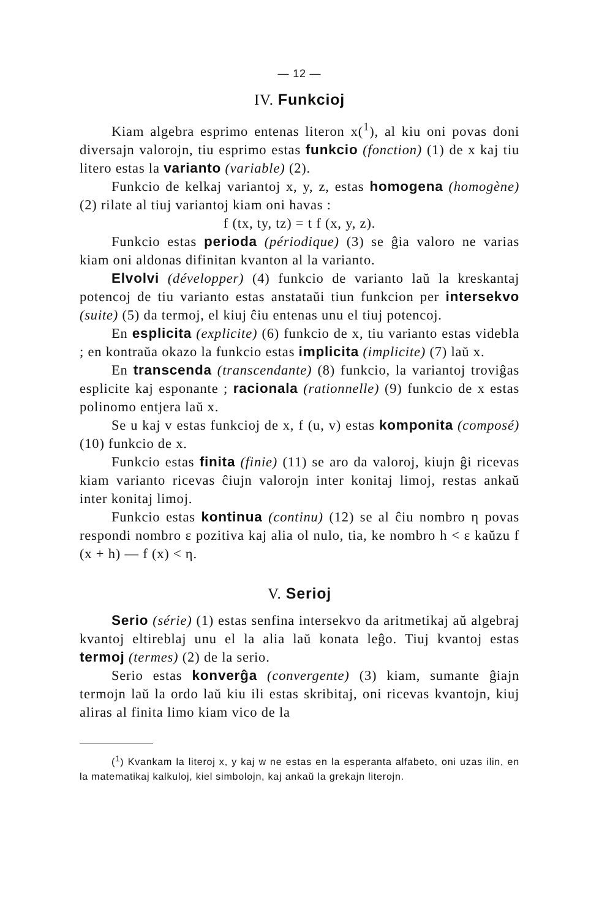— 12 —
IV. Funkcioj
Kiam algebra esprimo entenas literon x(<sup>1</sup>), al kiu oni povas doni diversajn valorojn, tiu esprimo estas funkcio (fonction) (1) de x kaj tiu litero estas la varianto (variable) (2).
Funkcio de kelkaj variantoj x, y, z, estas homogena (homogène) (2) rilate al tiuj variantoj kiam oni havas :
f (tx, ty, tz) = t f (x, y, z).
Funkcio estas perioda (périodique) (3) se ĝia valoro ne varias kiam oni aldonas difinitan kvanton al la varianto.
Elvolvi (développer) (4) funkcio de varianto laŭ la kreskantaj potencoj de tiu varianto estas anstataŭi tiun funkcion per intersekvo (suite) (5) da termoj, el kiuj ĉiu entenas unu el tiuj potencoj.
En esplicita (explicite) (6) funkcio de x, tiu varianto estas videbla ; en kontraŭa okazo la funkcio estas implicita (implicite) (7) laŭ x.
En transcenda (transcendante) (8) funkcio, la variantoj troviĝas esplicite kaj esponante ; racionala (rationnelle) (9) funkcio de x estas polinomo entjera laŭ x.
Se u kaj v estas funkcioj de x, f (u, v) estas komponita (composé) (10) funkcio de x.
Funkcio estas finita (finie) (11) se aro da valoroj, kiujn ĝi ricevas kiam varianto ricevas ĉiujn valorojn inter konitaj limoj, restas ankaŭ inter konitaj limoj.
Funkcio estas kontinua (continu) (12) se al ĉiu nombro η povas respondi nombro ε pozitiva kaj alia ol nulo, tia, ke nombro h < ε kaŭzu f (x + h) — f (x) < η.
V. Serioj
Serio (série) (1) estas senfina intersekvo da aritmetikaj aŭ algebraj kvantoj eltireblaj unu el la alia laŭ konata leĝo. Tiuj kvantoj estas termoj (termes) (2) de la serio.
Serio estas konverĝa (convergente) (3) kiam, sumante ĝiajn termojn laŭ la ordo laŭ kiu ili estas skribitaj, oni ricevas kvantojn, kiuj aliras al finita limo kiam vico de la
(<sup>1</sup>) Kvankam la literoj x, y kaj w ne estas en la esperanta alfabeto, oni uzas ilin, en la matematikaj kalkuloj, kiel simbolojn, kaj ankaŭ la grekajn literojn.